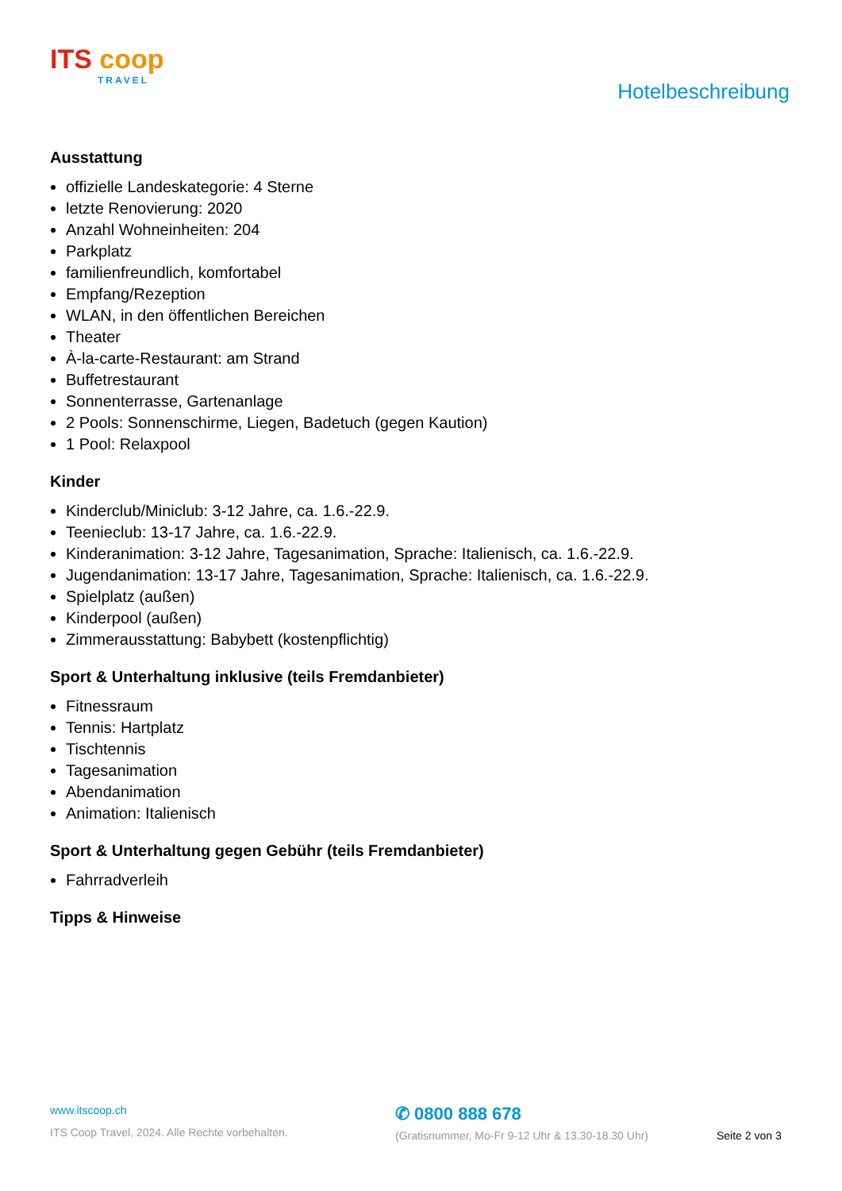ITS coop
TRAVEL
Hotelbeschreibung
Ausstattung
offizielle Landeskategorie: 4 Sterne
letzte Renovierung: 2020
Anzahl Wohneinheiten: 204
Parkplatz
familienfreundlich, komfortabel
Empfang/Rezeption
WLAN, in den öffentlichen Bereichen
Theater
À-la-carte-Restaurant: am Strand
Buffetrestaurant
Sonnenterrasse, Gartenanlage
2 Pools: Sonnenschirme, Liegen, Badetuch (gegen Kaution)
1 Pool: Relaxpool
Kinder
Kinderclub/Miniclub: 3-12 Jahre, ca. 1.6.-22.9.
Teenieclub: 13-17 Jahre, ca. 1.6.-22.9.
Kinderanimation: 3-12 Jahre, Tagesanimation, Sprache: Italienisch, ca. 1.6.-22.9.
Jugendanimation: 13-17 Jahre, Tagesanimation, Sprache: Italienisch, ca. 1.6.-22.9.
Spielplatz (außen)
Kinderpool (außen)
Zimmerausstattung: Babybett (kostenpflichtig)
Sport & Unterhaltung inklusive (teils Fremdanbieter)
Fitnessraum
Tennis: Hartplatz
Tischtennis
Tagesanimation
Abendanimation
Animation: Italienisch
Sport & Unterhaltung gegen Gebühr (teils Fremdanbieter)
Fahrradverleih
Tipps & Hinweise
www.itscoop.ch
ITS Coop Travel, 2024. Alle Rechte vorbehalten.
✆ 0800 888 678
(Gratisnummer, Mo-Fr 9-12 Uhr & 13.30-18.30 Uhr)
Seite 2 von 3